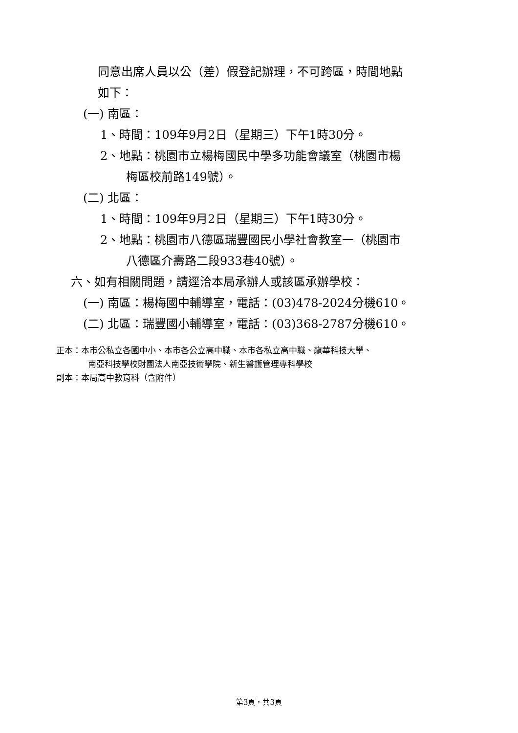同意出席人員以公（差）假登記辦理，不可跨區，時間地點
如下：
(一) 南區：
1、時間：109年9月2日（星期三）下午1時30分。
2、地點：桃園市立楊梅國民中學多功能會議室（桃園市楊
梅區校前路149號）。
(二) 北區：
1、時間：109年9月2日（星期三）下午1時30分。
2、地點：桃園市八德區瑞豐國民小學社會教室一（桃園市
八德區介壽路二段933巷40號）。
六、如有相關問題，請逕洽本局承辦人或該區承辦學校：
(一) 南區：楊梅國中輔導室，電話：(03)478-2024分機610。
(二) 北區：瑞豐國小輔導室，電話：(03)368-2787分機610。
正本：本市公私立各國中小、本市各公立高中職、本市各私立高中職、龍華科技大學、
南亞科技學校財團法人南亞技術學院、新生醫護管理專科學校
副本：本局高中教育科（含附件）
第3頁，共3頁